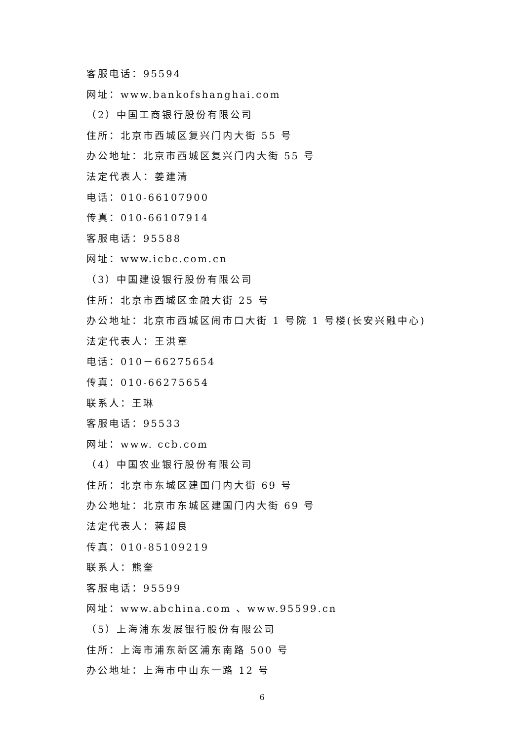客服电话：95594
网址：www.bankofshanghai.com
（2）中国工商银行股份有限公司
住所：北京市西城区复兴门内大街 55 号
办公地址：北京市西城区复兴门内大街 55 号
法定代表人：姜建清
电话：010-66107900
传真：010-66107914
客服电话：95588
网址：www.icbc.com.cn
（3）中国建设银行股份有限公司
住所：北京市西城区金融大街 25 号
办公地址：北京市西城区闹市口大街 1 号院 1 号楼(长安兴融中心)
法定代表人：王洪章
电话：010－66275654
传真：010-66275654
联系人：王琳
客服电话：95533
网址：www. ccb.com
（4）中国农业银行股份有限公司
住所：北京市东城区建国门内大街 69 号
办公地址：北京市东城区建国门内大街 69 号
法定代表人：蒋超良
传真：010-85109219
联系人：熊奎
客服电话：95599
网址：www.abchina.com 、www.95599.cn
（5）上海浦东发展银行股份有限公司
住所：上海市浦东新区浦东南路 500 号
办公地址：上海市中山东一路 12 号
6